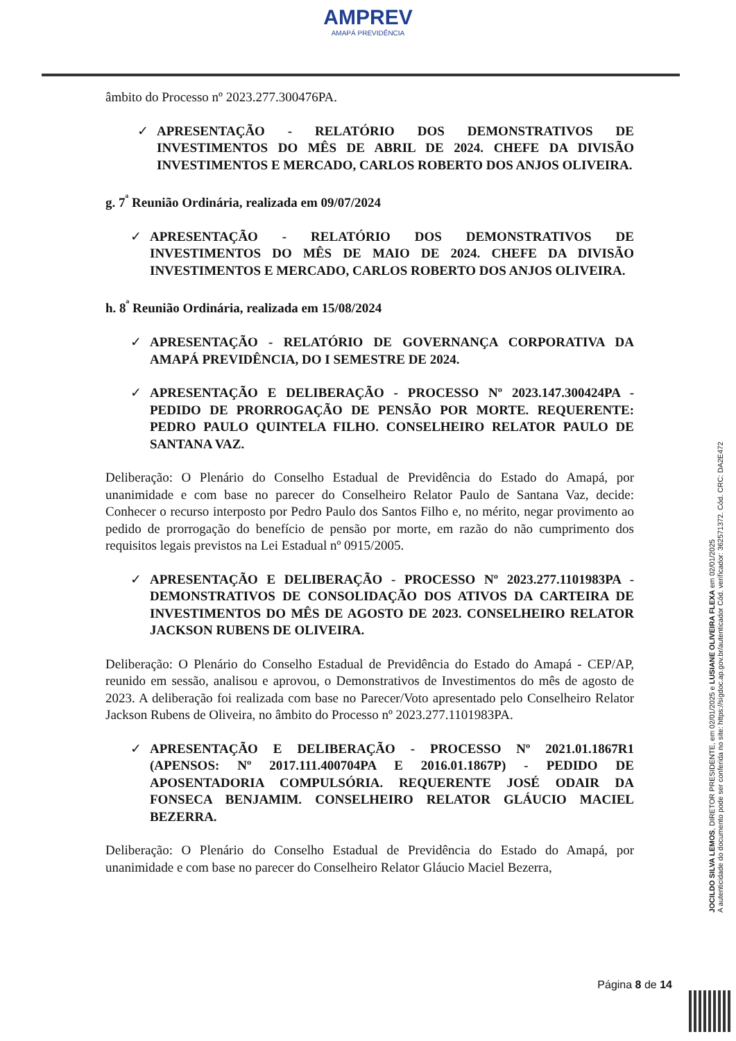AMPREV
AMAPÁ PREVIDÊNCIA
âmbito do Processo nº 2023.277.300476PA.
✓ APRESENTAÇÃO - RELATÓRIO DOS DEMONSTRATIVOS DE INVESTIMENTOS DO MÊS DE ABRIL DE 2024. CHEFE DA DIVISÃO INVESTIMENTOS E MERCADO, CARLOS ROBERTO DOS ANJOS OLIVEIRA.
g. 7<sup>ª</sup> Reunião Ordinária, realizada em 09/07/2024
✓ APRESENTAÇÃO - RELATÓRIO DOS DEMONSTRATIVOS DE INVESTIMENTOS DO MÊS DE MAIO DE 2024. CHEFE DA DIVISÃO INVESTIMENTOS E MERCADO, CARLOS ROBERTO DOS ANJOS OLIVEIRA.
h. 8<sup>ª</sup> Reunião Ordinária, realizada em 15/08/2024
✓ APRESENTAÇÃO - RELATÓRIO DE GOVERNANÇA CORPORATIVA DA AMAPÁ PREVIDÊNCIA, DO I SEMESTRE DE 2024.
✓ APRESENTAÇÃO E DELIBERAÇÃO - PROCESSO Nº 2023.147.300424PA - PEDIDO DE PRORROGAÇÃO DE PENSÃO POR MORTE. REQUERENTE: PEDRO PAULO QUINTELA FILHO. CONSELHEIRO RELATOR PAULO DE SANTANA VAZ.
Deliberação: O Plenário do Conselho Estadual de Previdência do Estado do Amapá, por unanimidade e com base no parecer do Conselheiro Relator Paulo de Santana Vaz, decide: Conhecer o recurso interposto por Pedro Paulo dos Santos Filho e, no mérito, negar provimento ao pedido de prorrogação do benefício de pensão por morte, em razão do não cumprimento dos requisitos legais previstos na Lei Estadual nº 0915/2005.
✓ APRESENTAÇÃO E DELIBERAÇÃO - PROCESSO Nº 2023.277.1101983PA - DEMONSTRATIVOS DE CONSOLIDAÇÃO DOS ATIVOS DA CARTEIRA DE INVESTIMENTOS DO MÊS DE AGOSTO DE 2023. CONSELHEIRO RELATOR JACKSON RUBENS DE OLIVEIRA.
Deliberação: O Plenário do Conselho Estadual de Previdência do Estado do Amapá - CEP/AP, reunido em sessão, analisou e aprovou, o Demonstrativos de Investimentos do mês de agosto de 2023. A deliberação foi realizada com base no Parecer/Voto apresentado pelo Conselheiro Relator Jackson Rubens de Oliveira, no âmbito do Processo nº 2023.277.1101983PA.
✓ APRESENTAÇÃO E DELIBERAÇÃO - PROCESSO Nº 2021.01.1867R1 (APENSOS: Nº 2017.111.400704PA E 2016.01.1867P) - PEDIDO DE APOSENTADORIA COMPULSÓRIA. REQUERENTE JOSÉ ODAIR DA FONSECA BENJAMIM. CONSELHEIRO RELATOR GLÁUCIO MACIEL BEZERRA.
Deliberação: O Plenário do Conselho Estadual de Previdência do Estado do Amapá, por unanimidade e com base no parecer do Conselheiro Relator Gláucio Maciel Bezerra,
JOCILDO SILVA LEMOS, DIRETOR PRESIDENTE, em 02/01/2025 e LUSIANE OLIVEIRA FLEXA em 02/01/2025
A autenticidade do documento pode ser conferida no site: https://sigdoc.ap.gov.br/autenticador Cód. verificador: 362571372. Cód. CRC: DA2E472
Página 8 de 14